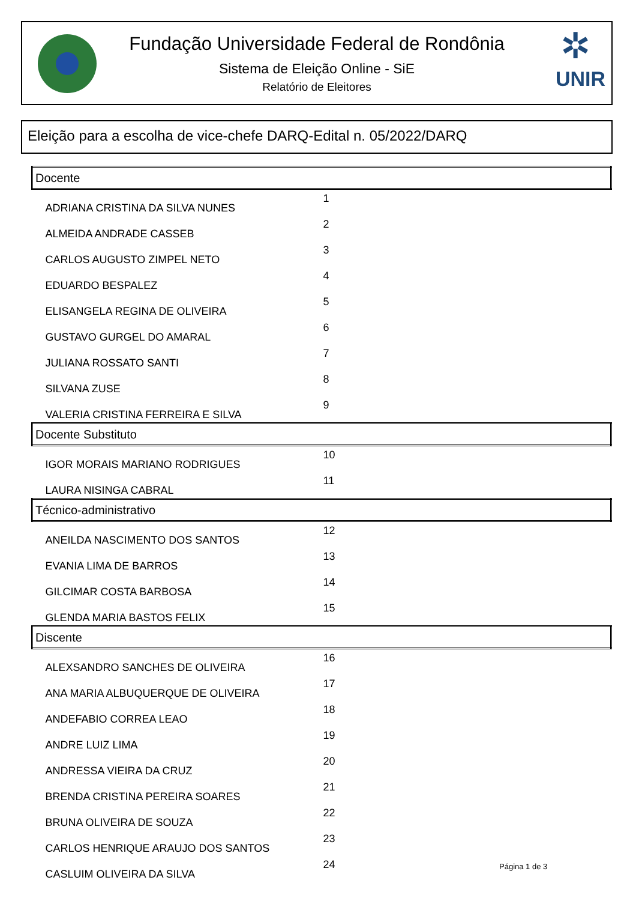✲
UNIR
Fundação Universidade Federal de Rondônia
Sistema de Eleição Online - SiE
Relatório de Eleitores
Eleição para a escolha de vice-chefe DARQ-Edital n. 05/2022/DARQ
| Docente | |
| --- | --- |
| ADRIANA CRISTINA DA SILVA NUNES | 1 |
| ALMEIDA ANDRADE CASSEB | 2 |
| CARLOS AUGUSTO ZIMPEL NETO | 3 |
| EDUARDO BESPALEZ | 4 |
| ELISANGELA REGINA DE OLIVEIRA | 5 |
| GUSTAVO GURGEL DO AMARAL | 6 |
| JULIANA ROSSATO SANTI | 7 |
| SILVANA ZUSE | 8 |
| VALERIA CRISTINA FERREIRA E SILVA | 9 |
| Docente Substituto | |
| IGOR MORAIS MARIANO RODRIGUES | 10 |
| LAURA NISINGA CABRAL | 11 |
| Técnico-administrativo | |
| ANEILDA NASCIMENTO DOS SANTOS | 12 |
| EVANIA LIMA DE BARROS | 13 |
| GILCIMAR COSTA BARBOSA | 14 |
| GLENDA MARIA BASTOS FELIX | 15 |
| Discente | |
| ALEXSANDRO SANCHES DE OLIVEIRA | 16 |
| ANA MARIA ALBUQUERQUE DE OLIVEIRA | 17 |
| ANDEFABIO CORREA LEAO | 18 |
| ANDRE LUIZ LIMA | 19 |
| ANDRESSA VIEIRA DA CRUZ | 20 |
| BRENDA CRISTINA PEREIRA SOARES | 21 |
| BRUNA OLIVEIRA DE SOUZA | 22 |
| CARLOS HENRIQUE ARAUJO DOS SANTOS | 23 |
| CASLUIM OLIVEIRA DA SILVA | 24 |
Página 1 de 3